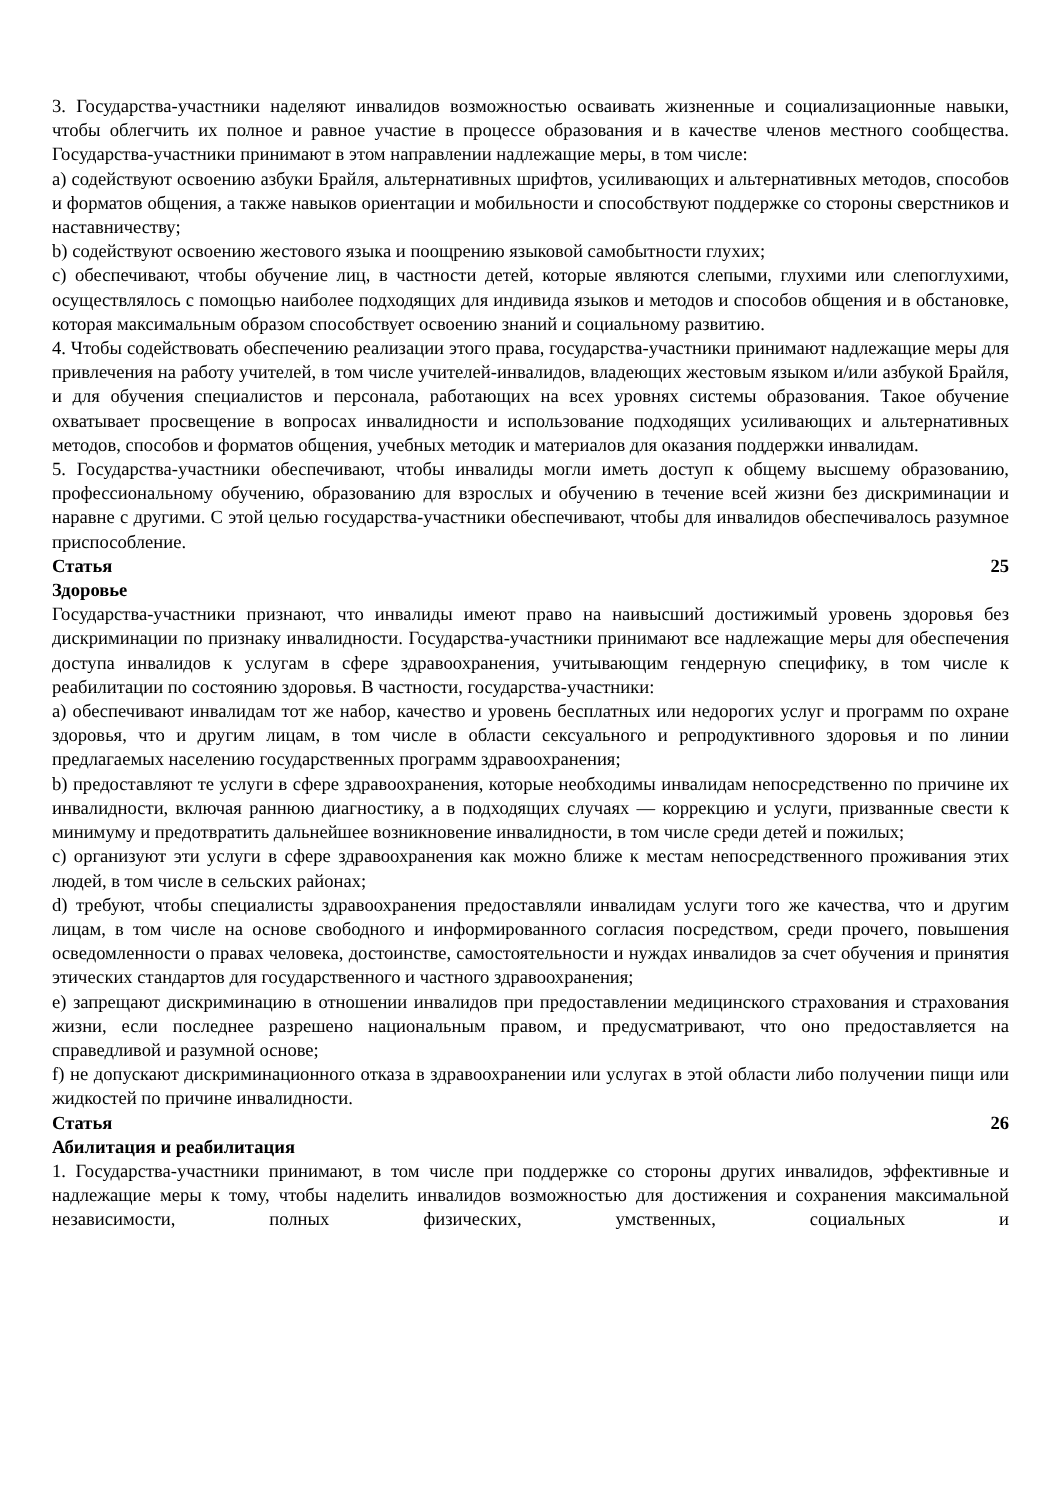3. Государства-участники наделяют инвалидов возможностью осваивать жизненные и социализационные навыки, чтобы облегчить их полное и равное участие в процессе образования и в качестве членов местного сообщества. Государства-участники принимают в этом направлении надлежащие меры, в том числе:
a) содействуют освоению азбуки Брайля, альтернативных шрифтов, усиливающих и альтернативных методов, способов и форматов общения, а также навыков ориентации и мобильности и способствуют поддержке со стороны сверстников и наставничеству;
b) содействуют освоению жестового языка и поощрению языковой самобытности глухих;
c) обеспечивают, чтобы обучение лиц, в частности детей, которые являются слепыми, глухими или слепоглухими, осуществлялось с помощью наиболее подходящих для индивида языков и методов и способов общения и в обстановке, которая максимальным образом способствует освоению знаний и социальному развитию.
4. Чтобы содействовать обеспечению реализации этого права, государства-участники принимают надлежащие меры для привлечения на работу учителей, в том числе учителей-инвалидов, владеющих жестовым языком и/или азбукой Брайля, и для обучения специалистов и персонала, работающих на всех уровнях системы образования. Такое обучение охватывает просвещение в вопросах инвалидности и использование подходящих усиливающих и альтернативных методов, способов и форматов общения, учебных методик и материалов для оказания поддержки инвалидам.
5. Государства-участники обеспечивают, чтобы инвалиды могли иметь доступ к общему высшему образованию, профессиональному обучению, образованию для взрослых и обучению в течение всей жизни без дискриминации и наравне с другими. С этой целью государства-участники обеспечивают, чтобы для инвалидов обеспечивалось разумное приспособление.
Статья 25
Здоровье
Государства-участники признают, что инвалиды имеют право на наивысший достижимый уровень здоровья без дискриминации по признаку инвалидности. Государства-участники принимают все надлежащие меры для обеспечения доступа инвалидов к услугам в сфере здравоохранения, учитывающим гендерную специфику, в том числе к реабилитации по состоянию здоровья. В частности, государства-участники:
a) обеспечивают инвалидам тот же набор, качество и уровень бесплатных или недорогих услуг и программ по охране здоровья, что и другим лицам, в том числе в области сексуального и репродуктивного здоровья и по линии предлагаемых населению государственных программ здравоохранения;
b) предоставляют те услуги в сфере здравоохранения, которые необходимы инвалидам непосредственно по причине их инвалидности, включая раннюю диагностику, а в подходящих случаях — коррекцию и услуги, призванные свести к минимуму и предотвратить дальнейшее возникновение инвалидности, в том числе среди детей и пожилых;
c) организуют эти услуги в сфере здравоохранения как можно ближе к местам непосредственного проживания этих людей, в том числе в сельских районах;
d) требуют, чтобы специалисты здравоохранения предоставляли инвалидам услуги того же качества, что и другим лицам, в том числе на основе свободного и информированного согласия посредством, среди прочего, повышения осведомленности о правах человека, достоинстве, самостоятельности и нуждах инвалидов за счет обучения и принятия этических стандартов для государственного и частного здравоохранения;
e) запрещают дискриминацию в отношении инвалидов при предоставлении медицинского страхования и страхования жизни, если последнее разрешено национальным правом, и предусматривают, что оно предоставляется на справедливой и разумной основе;
f) не допускают дискриминационного отказа в здравоохранении или услугах в этой области либо получении пищи или жидкостей по причине инвалидности.
Статья 26
Абилитация и реабилитация
1. Государства-участники принимают, в том числе при поддержке со стороны других инвалидов, эффективные и надлежащие меры к тому, чтобы наделить инвалидов возможностью для достижения и сохранения максимальной независимости, полных физических, умственных, социальных и